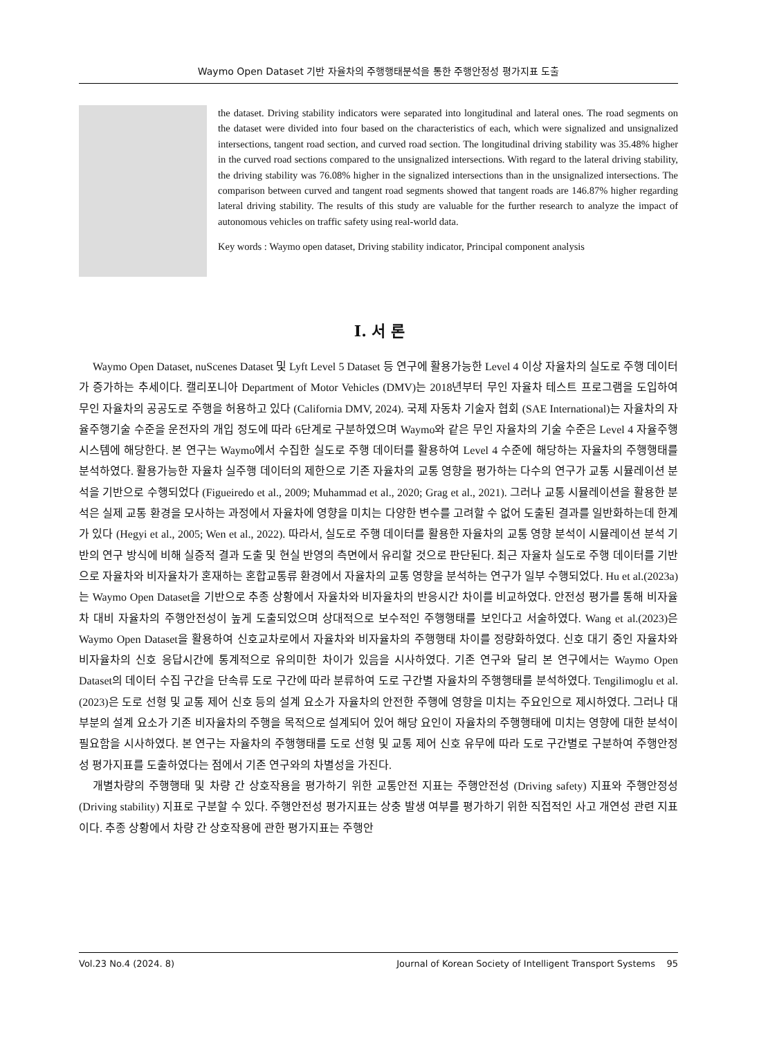Waymo Open Dataset 기반 자율차의 주행행태분석을 통한 주행안정성 평가지표 도출
the dataset. Driving stability indicators were separated into longitudinal and lateral ones. The road segments on the dataset were divided into four based on the characteristics of each, which were signalized and unsignalized intersections, tangent road section, and curved road section. The longitudinal driving stability was 35.48% higher in the curved road sections compared to the unsignalized intersections. With regard to the lateral driving stability, the driving stability was 76.08% higher in the signalized intersections than in the unsignalized intersections. The comparison between curved and tangent road segments showed that tangent roads are 146.87% higher regarding lateral driving stability. The results of this study are valuable for the further research to analyze the impact of autonomous vehicles on traffic safety using real-world data.
Key words : Waymo open dataset, Driving stability indicator, Principal component analysis
Ⅰ. 서 론
Waymo Open Dataset, nuScenes Dataset 및 Lyft Level 5 Dataset 등 연구에 활용가능한 Level 4 이상 자율차의 실도로 주행 데이터가 증가하는 추세이다. 캘리포니아 Department of Motor Vehicles (DMV)는 2018년부터 무인 자율차 테스트 프로그램을 도입하여 무인 자율차의 공공도로 주행을 허용하고 있다 (California DMV, 2024). 국제 자동차 기술자 협회 (SAE International)는 자율차의 자율주행기술 수준을 운전자의 개입 정도에 따라 6단계로 구분하였으며 Waymo와 같은 무인 자율차의 기술 수준은 Level 4 자율주행시스템에 해당한다. 본 연구는 Waymo에서 수집한 실도로 주행 데이터를 활용하여 Level 4 수준에 해당하는 자율차의 주행행태를 분석하였다. 활용가능한 자율차 실주행 데이터의 제한으로 기존 자율차의 교통 영향을 평가하는 다수의 연구가 교통 시뮬레이션 분석을 기반으로 수행되었다 (Figueiredo et al., 2009; Muhammad et al., 2020; Grag et al., 2021). 그러나 교통 시뮬레이션을 활용한 분석은 실제 교통 환경을 모사하는 과정에서 자율차에 영향을 미치는 다양한 변수를 고려할 수 없어 도출된 결과를 일반화하는데 한계가 있다 (Hegyi et al., 2005; Wen et al., 2022). 따라서, 실도로 주행 데이터를 활용한 자율차의 교통 영향 분석이 시뮬레이션 분석 기반의 연구 방식에 비해 실증적 결과 도출 및 현실 반영의 측면에서 유리할 것으로 판단된다. 최근 자율차 실도로 주행 데이터를 기반으로 자율차와 비자율차가 혼재하는 혼합교통류 환경에서 자율차의 교통 영향을 분석하는 연구가 일부 수행되었다. Hu et al.(2023a)는 Waymo Open Dataset을 기반으로 추종 상황에서 자율차와 비자율차의 반응시간 차이를 비교하였다. 안전성 평가를 통해 비자율차 대비 자율차의 주행안전성이 높게 도출되었으며 상대적으로 보수적인 주행행태를 보인다고 서술하였다. Wang et al.(2023)은 Waymo Open Dataset을 활용하여 신호교차로에서 자율차와 비자율차의 주행행태 차이를 정량화하였다. 신호 대기 중인 자율차와 비자율차의 신호 응답시간에 통계적으로 유의미한 차이가 있음을 시사하였다. 기존 연구와 달리 본 연구에서는 Waymo Open Dataset의 데이터 수집 구간을 단속류 도로 구간에 따라 분류하여 도로 구간별 자율차의 주행행태를 분석하였다. Tengilimoglu et al.(2023)은 도로 선형 및 교통 제어 신호 등의 설계 요소가 자율차의 안전한 주행에 영향을 미치는 주요인으로 제시하였다. 그러나 대부분의 설계 요소가 기존 비자율차의 주행을 목적으로 설계되어 있어 해당 요인이 자율차의 주행행태에 미치는 영향에 대한 분석이 필요함을 시사하였다. 본 연구는 자율차의 주행행태를 도로 선형 및 교통 제어 신호 유무에 따라 도로 구간별로 구분하여 주행안정성 평가지표를 도출하였다는 점에서 기존 연구와의 차별성을 가진다.
개별차량의 주행행태 및 차량 간 상호작용을 평가하기 위한 교통안전 지표는 주행안전성 (Driving safety) 지표와 주행안정성 (Driving stability) 지표로 구분할 수 있다. 주행안전성 평가지표는 상충 발생 여부를 평가하기 위한 직접적인 사고 개연성 관련 지표이다. 추종 상황에서 차량 간 상호작용에 관한 평가지표는 주행안
Vol.23 No.4 (2024. 8) Journal of Korean Society of Intelligent Transport Systems 95